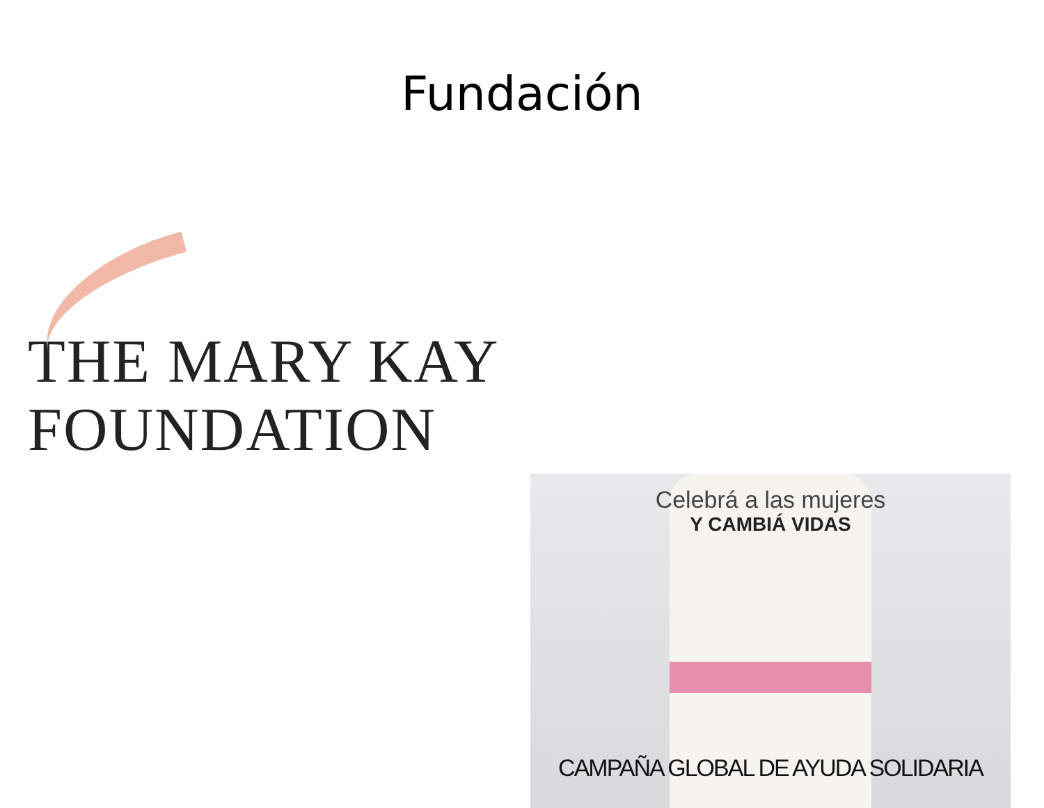Fundación
THE MARY KAY
FOUNDATION
Celebrá a las mujeres
Y CAMBIÁ VIDAS
CAMPAÑA GLOBAL DE AYUDA SOLIDARIA